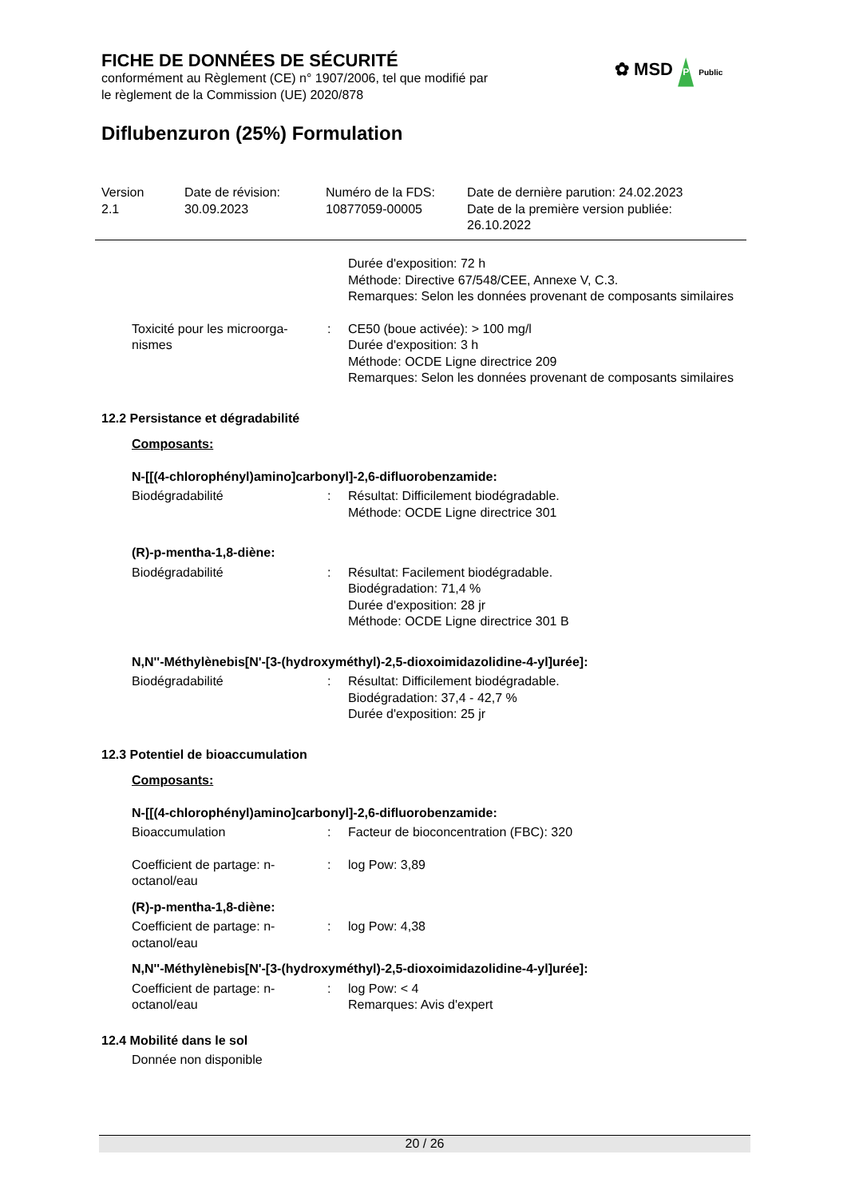FICHE DE DONNÉES DE SÉCURITÉ
conformément au Règlement (CE) n° 1907/2006, tel que modifié par
le règlement de la Commission (UE) 2020/878
✿ MSD P Public
Diflubenzuron (25%) Formulation
Version
2.1
Date de révision:
30.09.2023
Numéro de la FDS:
10877059-00005
Date de dernière parution: 24.02.2023
Date de la première version publiée:
26.10.2022
Durée d'exposition: 72 h
Méthode: Directive 67/548/CEE, Annexe V, C.3.
Remarques: Selon les données provenant de composants similaires
Toxicité pour les microorga-nismes
: CE50 (boue activée): > 100 mg/l
Durée d'exposition: 3 h
Méthode: OCDE Ligne directrice 209
Remarques: Selon les données provenant de composants similaires
12.2 Persistance et dégradabilité
Composants:
N-[[(4-chlorophényl)amino]carbonyl]-2,6-difluorobenzamide:
Biodégradabilité : Résultat: Difficilement biodégradable.
Méthode: OCDE Ligne directrice 301
(R)-p-mentha-1,8-diène:
Biodégradabilité : Résultat: Facilement biodégradable.
Biodégradation: 71,4 %
Durée d'exposition: 28 jr
Méthode: OCDE Ligne directrice 301 B
N,N''-Méthylènebis[N'-[3-(hydroxyméthyl)-2,5-dioxoimidazolidine-4-yl]urée]:
Biodégradabilité : Résultat: Difficilement biodégradable.
Biodégradation: 37,4 - 42,7 %
Durée d'exposition: 25 jr
12.3 Potentiel de bioaccumulation
Composants:
N-[[(4-chlorophényl)amino]carbonyl]-2,6-difluorobenzamide:
Bioaccumulation : Facteur de bioconcentration (FBC): 320
Coefficient de partage: n-octanol/eau
: log Pow: 3,89
(R)-p-mentha-1,8-diène:
Coefficient de partage: n-octanol/eau
: log Pow: 4,38
N,N''-Méthylènebis[N'-[3-(hydroxyméthyl)-2,5-dioxoimidazolidine-4-yl]urée]:
Coefficient de partage: n-octanol/eau
: log Pow: < 4
Remarques: Avis d'expert
12.4 Mobilité dans le sol
Donnée non disponible
20 / 26